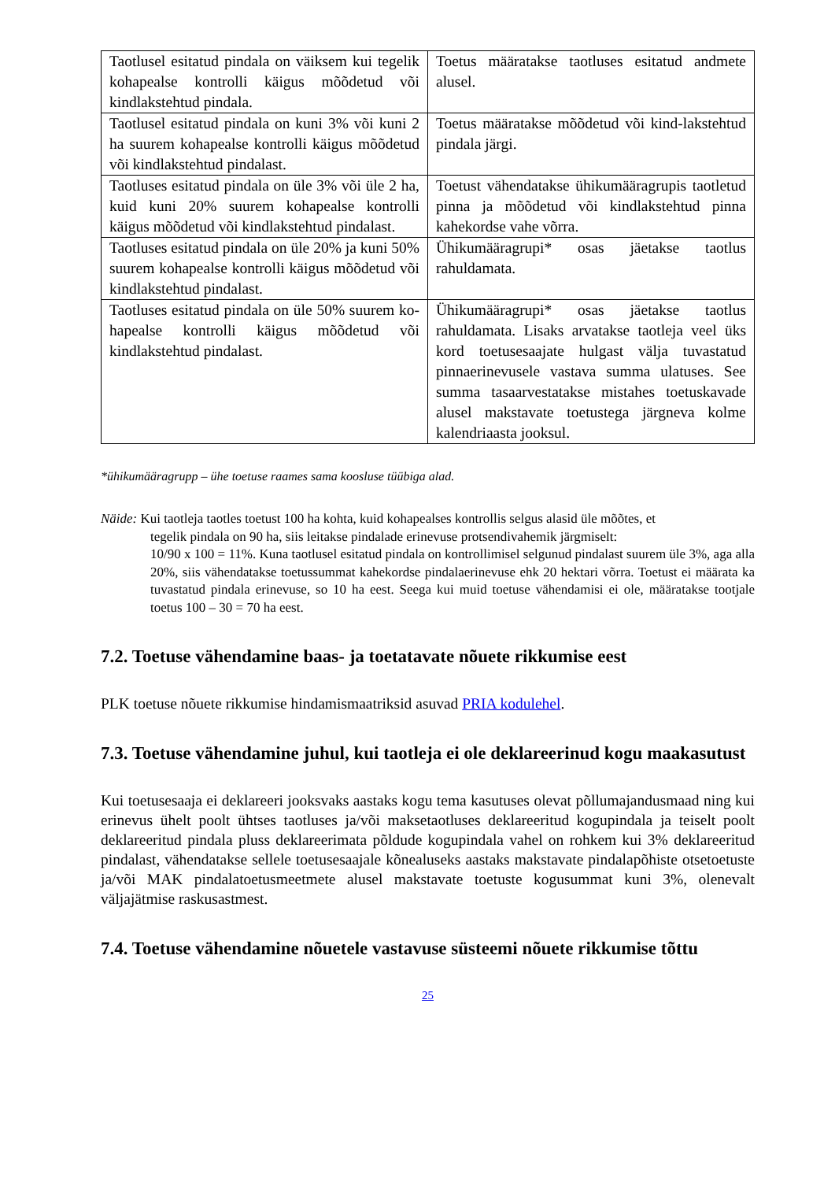| Taotlusel esitatud pindala on väiksem kui tegelik kohapealse kontrolli käigus mõõdetud või kindlakstehtud pindala. | Toetus määratakse taotluses esitatud andmete alusel. |
| Taotlusel esitatud pindala on kuni 3% või kuni 2 ha suurem kohapealse kontrolli käigus mõõdetud või kindlakstehtud pindalast. | Toetus määratakse mõõdetud või kind-lakstehtud pindala järgi. |
| Taotluses esitatud pindala on üle 3% või üle 2 ha, kuid kuni 20% suurem kohapealse kontrolli käigus mõõdetud või kindlakstehtud pindalast. | Toetust vähendatakse ühikumääragrupis taotletud pinna ja mõõdetud või kindlakstehtud pinna kahekordse vahe võrra. |
| Taotluses esitatud pindala on üle 20% ja kuni 50% suurem kohapealse kontrolli käigus mõõdetud või kindlakstehtud pindalast. | Ühikumääragrupi* osas jäetakse taotlus rahuldamata. |
| Taotluses esitatud pindala on üle 50% suurem ko-hapealse kontrolli käigus mõõdetud või kindlakstehtud pindalast. | Ühikumääragrupi* osas jäetakse taotlus rahuldamata. Lisaks arvatakse taotleja veel üks kord toetusesaajate hulgast välja tuvastatud pinnaerinevusele vastava summa ulatuses. See summa tasaarvestatakse mistahes toetuskavade alusel makstavate toetustega järgneva kolme kalendriaasta jooksul. |
*ühikumääragrupp – ühe toetuse raames sama koosluse tüübiga alad.
Näide: Kui taotleja taotles toetust 100 ha kohta, kuid kohapealses kontrollis selgus alasid üle mõõtes, et
tegelik pindala on 90 ha, siis leitakse pindalade erinevuse protsendivahemik järgmiselt:
10/90 x 100 = 11%. Kuna taotlusel esitatud pindala on kontrollimisel selgunud pindalast suurem üle 3%, aga alla 20%, siis vähendatakse toetussummat kahekordse pindalaerinevuse ehk 20 hektari võrra. Toetust ei määrata ka tuvastatud pindala erinevuse, so 10 ha eest. Seega kui muid toetuse vähendamisi ei ole, määratakse tootjale toetus 100 – 30 = 70 ha eest.
7.2. Toetuse vähendamine baas- ja toetatavate nõuete rikkumise eest
PLK toetuse nõuete rikkumise hindamismaatriksid asuvad PRIA kodulehel.
7.3. Toetuse vähendamine juhul, kui taotleja ei ole deklareerinud kogu maakasutust
Kui toetusesaaja ei deklareeri jooksvaks aastaks kogu tema kasutuses olevat põllumajandusmaad ning kui erinevus ühelt poolt ühtses taotluses ja/või maksetaotluses deklareeritud kogupindala ja teiselt poolt deklareeritud pindala pluss deklareerimata põldude kogupindala vahel on rohkem kui 3% deklareeritud pindalast, vähendatakse sellele toetusesaajale kõnealuseks aastaks makstavate pindalapõhiste otsetoetuste ja/või MAK pindalatoetusmeetmete alusel makstavate toetuste kogusummat kuni 3%, olenevalt väljajätmise raskusastmest.
7.4. Toetuse vähendamine nõuetele vastavuse süsteemi nõuete rikkumise tõttu
25